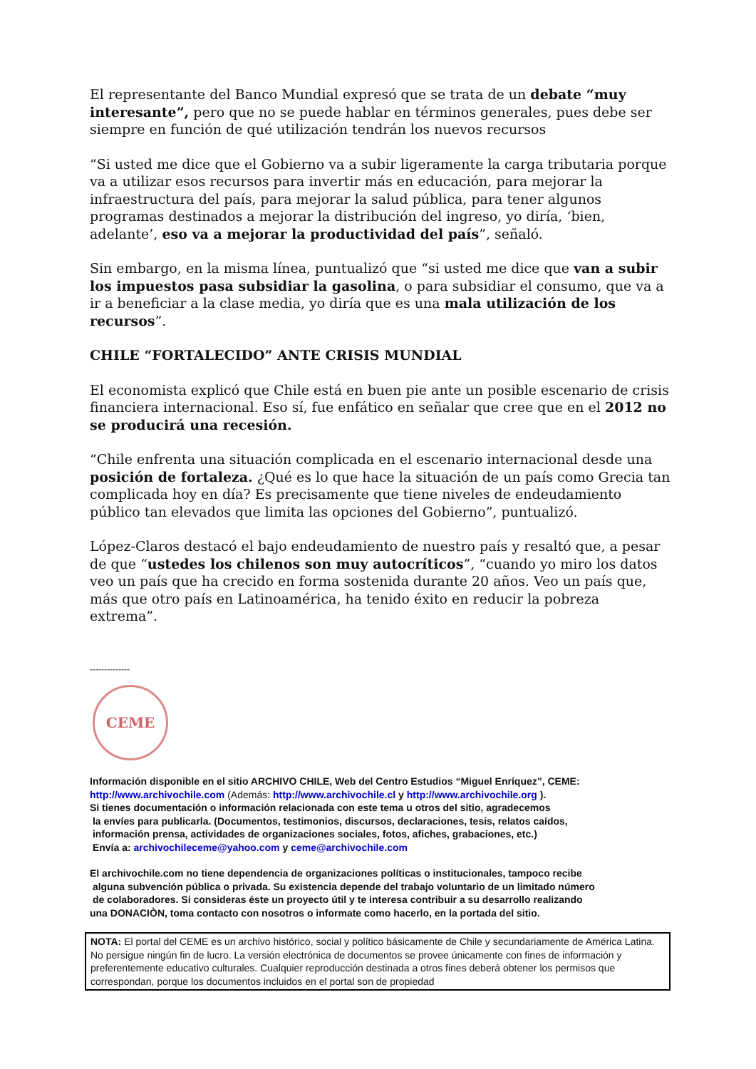El representante del Banco Mundial expresó que se trata de un debate “muy interesante”, pero que no se puede hablar en términos generales, pues debe ser siempre en función de qué utilización tendrán los nuevos recursos
“Si usted me dice que el Gobierno va a subir ligeramente la carga tributaria porque va a utilizar esos recursos para invertir más en educación, para mejorar la infraestructura del país, para mejorar la salud pública, para tener algunos programas destinados a mejorar la distribución del ingreso, yo diría, ‘bien, adelante’, eso va a mejorar la productividad del país”, señaló.
Sin embargo, en la misma línea, puntualizó que “si usted me dice que van a subir los impuestos pasa subsidiar la gasolina, o para subsidiar el consumo, que va a ir a beneficiar a la clase media, yo diría que es una mala utilización de los recursos”.
CHILE “FORTALECIDO” ANTE CRISIS MUNDIAL
El economista explicó que Chile está en buen pie ante un posible escenario de crisis financiera internacional. Eso sí, fue enfático en señalar que cree que en el 2012 no se producirá una recesión.
“Chile enfrenta una situación complicada en el escenario internacional desde una posición de fortaleza. ¿Qué es lo que hace la situación de un país como Grecia tan complicada hoy en día? Es precisamente que tiene niveles de endeudamiento público tan elevados que limita las opciones del Gobierno”, puntualizó.
López-Claros destacó el bajo endeudamiento de nuestro país y resaltó que, a pesar de que “ustedes los chilenos son muy autocríticos”, “cuando yo miro los datos veo un país que ha crecido en forma sostenida durante 20 años. Veo un país que, más que otro país en Latinoamérica, ha tenido éxito en reducir la pobreza extrema”.
--------------
CEME
Información disponible en el sitio ARCHIVO CHILE, Web del Centro Estudios “Miguel Enríquez”, CEME:
http://www.archivochile.com (Además: http://www.archivochile.cl y http://www.archivochile.org ).
Si tienes documentación o información relacionada con este tema u otros del sitio, agradecemos
la envíes para publicarla. (Documentos, testimonios, discursos, declaraciones, tesis, relatos caídos,
información prensa, actividades de organizaciones sociales, fotos, afiches, grabaciones, etc.)
Envía a: archivochileceme@yahoo.com y ceme@archivochile.com
El archivochile.com no tiene dependencia de organizaciones políticas o institucionales, tampoco recibe
alguna subvención pública o privada. Su existencia depende del trabajo voluntario de un limitado número
de colaboradores. Si consideras éste un proyecto útil y te interesa contribuir a su desarrollo realizando
una DONACIÒN, toma contacto con nosotros o informate como hacerlo, en la portada del sitio.
NOTA: El portal del CEME es un archivo histórico, social y político básicamente de Chile y secundariamente de América Latina. No persigue ningún fin de lucro. La versión electrónica de documentos se provee únicamente con fines de información y preferentemente educativo culturales. Cualquier reproducción destinada a otros fines deberá obtener los permisos que correspondan, porque los documentos incluidos en el portal son de propiedad